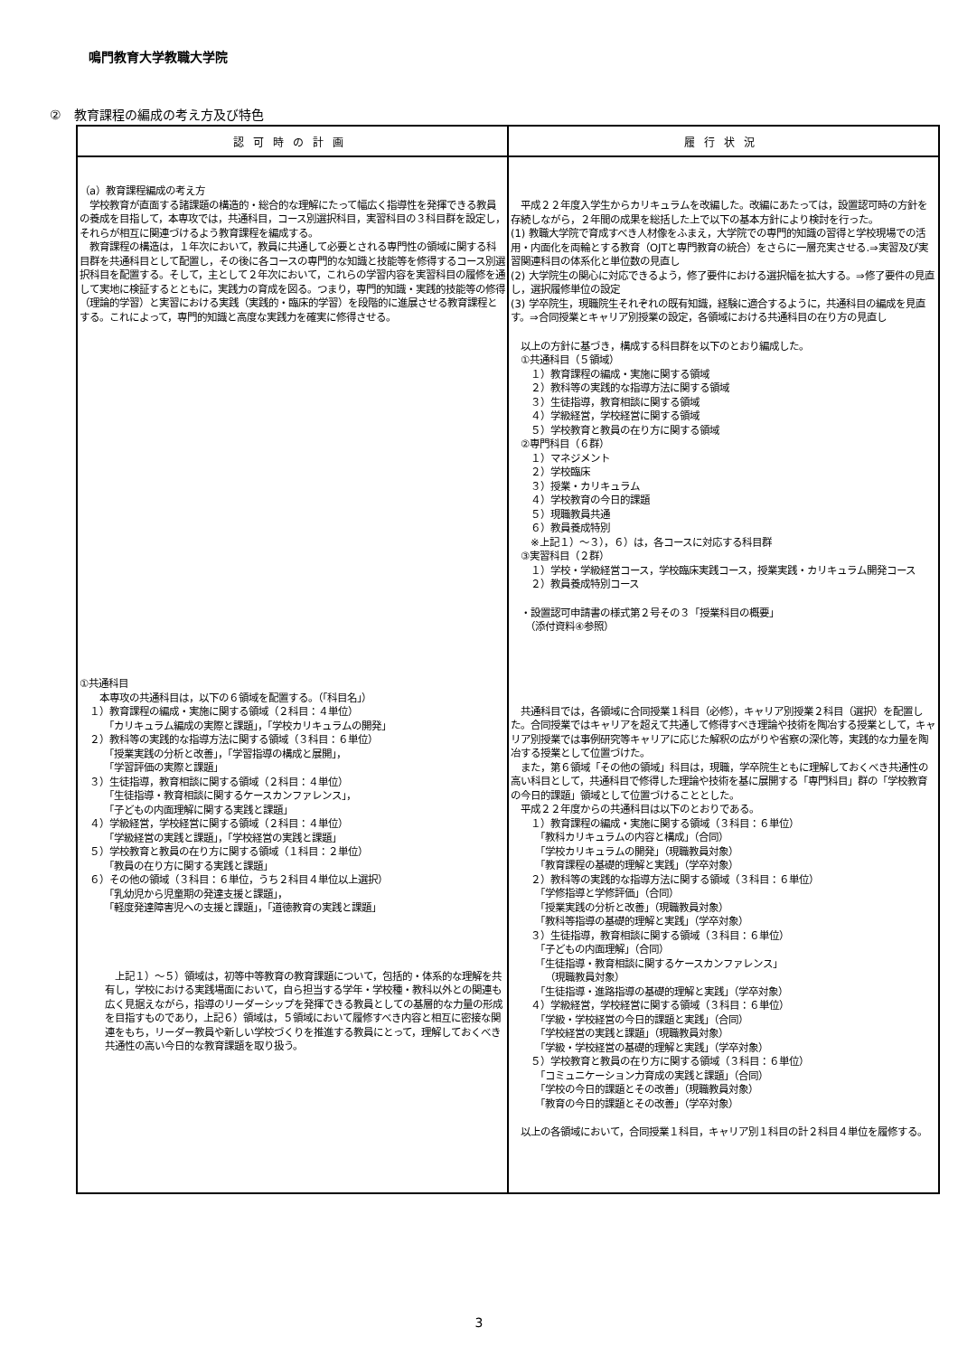鳴門教育大学教職大学院
②　教育課程の編成の考え方及び特色
| 認可時の計画 | 履行状況 |
| --- | --- |
| （a）教育課程編成の考え方 学校教育が直面する諸課題の構造的・総合的な理解にたって幅広く指導性を発揮できる教員の養成を目指して，本専攻では，共通科目，コース別選択科目，実習科目の３科目群を設定し，それらが相互に関連づけるよう教育課程を編成する。 教育課程の構造は，１年次において，教員に共通して必要とされる専門性の領域に関する科目群を共通科目として配置し，その後に各コースの専門的な知識と技能等を修得するコース別選択科目を配置する。そして，主として２年次において，これらの学習内容を実習科目の履修を通して実地に検証するとともに，実践力の育成を図る。つまり，専門的知識・実践的技能等の修得（理論的学習）と実習における実践（実践的・臨床的学習）を段階的に進展させる教育課程とする。これによって，専門的知識と高度な実践力を確実に修得させる。 ①共通科目 本専攻の共通科目は，以下の６領域を配置する。（「科目名」） １）教育課程の編成・実施に関する領域（２科目：４単位） 「カリキュラム編成の実際と課題」，「学校カリキュラムの開発」 ２）教科等の実践的な指導方法に関する領域（３科目：６単位） 「授業実践の分析と改善」，「学習指導の構成と展開」， 「学習評価の実際と課題」 ３）生徒指導，教育相談に関する領域（２科目：４単位） 「生徒指導・教育相談に関するケースカンファレンス」， 「子どもの内面理解に関する実践と課題」 ４）学級経営，学校経営に関する領域（２科目：４単位） 「学級経営の実践と課題」，「学校経営の実践と課題」 ５）学校教育と教員の在り方に関する領域（１科目：２単位） 「教員の在り方に関する実践と課題」 ６）その他の領域（３科目：６単位，うち２科目４単位以上選択） 「乳幼児から児童期の発達支援と課題」， 「軽度発達障害児への支援と課題」，「道徳教育の実践と課題」 上記１）～５）領域は，初等中等教育の教育課題について，包括的・体系的な理解を共有し，学校における実践場面において，自ら担当する学年・学校種・教科以外との関連も広く見据えながら，指導のリーダーシップを発揮できる教員としての基層的な力量の形成を目指すものであり，上記６）領域は，５領域において履修すべき内容と相互に密接な関連をもち，リーダー教員や新しい学校づくりを推進する教員にとって，理解しておくべき共通性の高い今日的な教育課題を取り扱う。 | 平成２２年度入学生からカリキュラムを改編した。改編にあたっては，設置認可時の方針を存続しながら，２年間の成果を総括した上で以下の基本方針により検討を行った。 (1) 教職大学院で育成すべき人材像をふまえ，大学院での専門的知識の習得と学校現場での活用・内面化を両輪とする教育（OJTと専門教育の統合）をさらに一層充実させる.⇒実習及び実習関連科目の体系化と単位数の見直し (2) 大学院生の関心に対応できるよう，修了要件における選択幅を拡大する。⇒修了要件の見直し，選択履修単位の設定 (3) 学卒院生，現職院生それぞれの既有知識，経験に適合するように，共通科目の編成を見直す。⇒合同授業とキャリア別授業の設定，各領域における共通科目の在り方の見直し 以上の方針に基づき，構成する科目群を以下のとおり編成した。 ①共通科目（５領域） １）教育課程の編成・実施に関する領域 ２）教科等の実践的な指導方法に関する領域 ３）生徒指導，教育相談に関する領域 ４）学級経営，学校経営に関する領域 ５）学校教育と教員の在り方に関する領域 ②専門科目（６群） １）マネジメント ２）学校臨床 ３）授業・カリキュラム ４）学校教育の今日的課題 ５）現職教員共通 ６）教員養成特別 ※上記１）～３），６）は，各コースに対応する科目群 ③実習科目（２群） １）学校・学級経営コース，学校臨床実践コース，授業実践・カリキュラム開発コース ２）教員養成特別コース ・設置認可申請書の様式第２号その３「授業科目の概要」 （添付資料④参照） 共通科目では，各領域に合同授業１科目（必修），キャリア別授業２科目（選択）を配置した。合同授業ではキャリアを超えて共通して修得すべき理論や技術を陶冶する授業として，キャリア別授業では事例研究等キャリアに応じた解釈の広がりや省察の深化等，実践的な力量を陶冶する授業として位置づけた。 また，第６領域「その他の領域」科目は，現職，学卒院生ともに理解しておくべき共通性の高い科目として，共通科目で修得した理論や技術を基に展開する「専門科目」群の「学校教育の今日的課題」領域として位置づけることとした。 平成２２年度からの共通科目は以下のとおりである。 １）教育課程の編成・実施に関する領域（３科目：６単位） 「教科カリキュラムの内容と構成」（合同） 「学校カリキュラムの開発」（現職教員対象） 「教育課程の基礎的理解と実践」（学卒対象） ２）教科等の実践的な指導方法に関する領域（３科目：６単位） 「学修指導と学修評価」（合同） 「授業実践の分析と改善」（現職教員対象） 「教科等指導の基礎的理解と実践」（学卒対象） ３）生徒指導，教育相談に関する領域（３科目：６単位） 「子どもの内面理解」（合同） 「生徒指導・教育相談に関するケースカンファレンス」 （現職教員対象） 「生徒指導・進路指導の基礎的理解と実践」（学卒対象） ４）学級経営，学校経営に関する領域（３科目：６単位） 「学級・学校経営の今日的課題と実践」（合同） 「学校経営の実践と課題」（現職教員対象） 「学級・学校経営の基礎的理解と実践」（学卒対象） ５）学校教育と教員の在り方に関する領域（３科目：６単位） 「コミュニケーション力育成の実践と課題」（合同） 「学校の今日的課題とその改善」（現職教員対象） 「教育の今日的課題とその改善」（学卒対象） 以上の各領域において，合同授業１科目，キャリア別１科目の計２科目４単位を履修する。 |
3